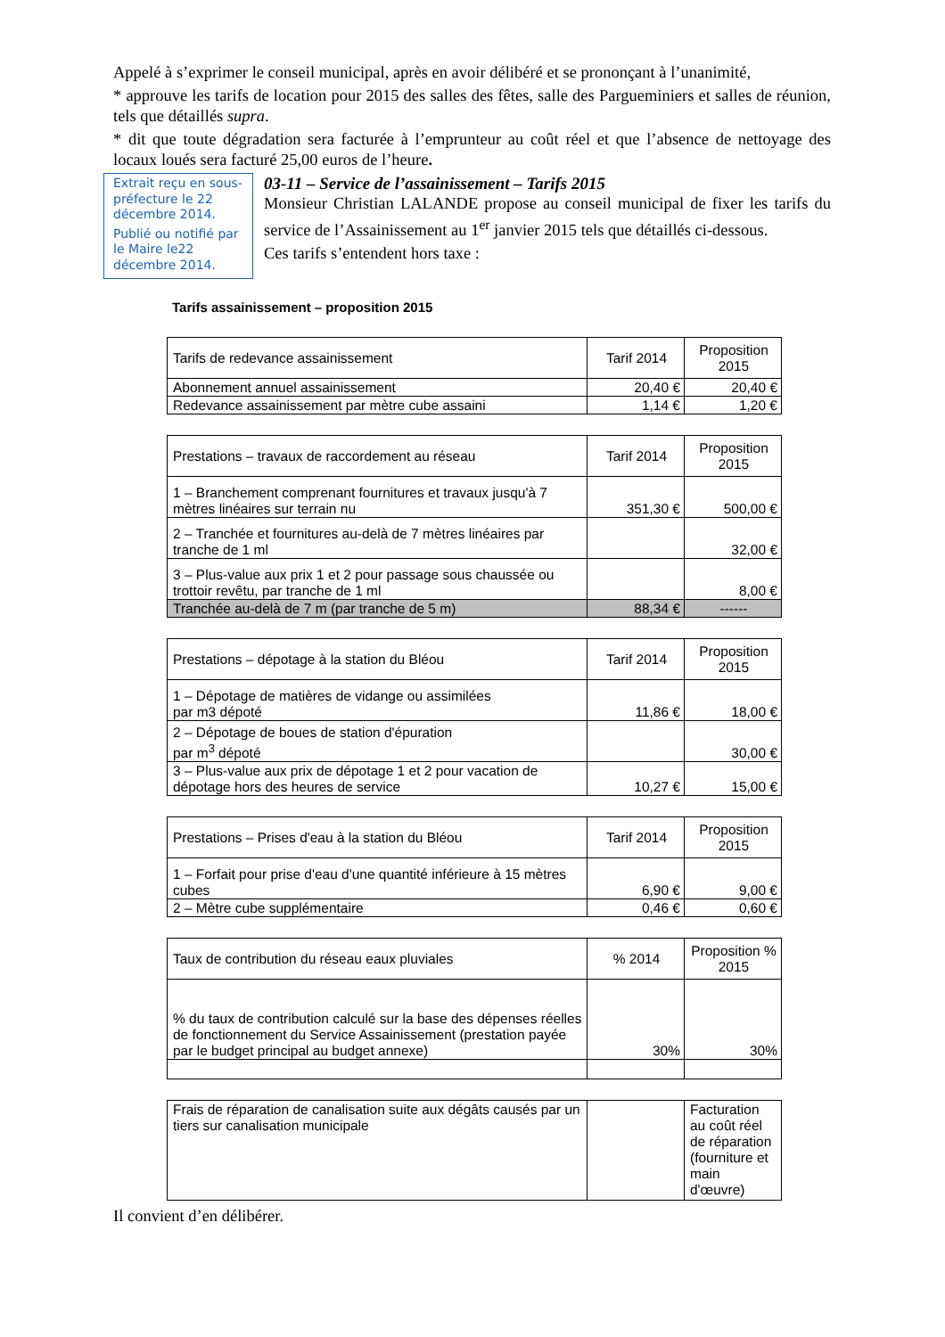Appelé à s’exprimer le conseil municipal, après en avoir délibéré et se prononçant à l’unanimité,
* approuve les tarifs de location pour 2015 des salles des fêtes, salle des Parguеminiers et salles de réunion, tels que détaillés supra.
* dit que toute dégradation sera facturée à l’emprunteur au coût réel et que l’absence de nettoyage des locaux loués sera facturé 25,00 euros de l’heure.
Extrait reçu en sous-préfecture le 22 décembre 2014.
Publié ou notifié par le Maire le22 décembre 2014.
03-11 – Service de l’assainissement – Tarifs 2015
Monsieur Christian LALANDE propose au conseil municipal de fixer les tarifs du service de l’Assainissement au 1<sup>er</sup> janvier 2015 tels que détaillés ci-dessous.
Ces tarifs s’entendent hors taxe :
Tarifs assainissement – proposition 2015
| Tarifs de redevance assainissement | Tarif 2014 | Proposition 2015 |
| Abonnement annuel assainissement | 20,40 € | 20,40 € |
| Redevance assainissement par mètre cube assaini | 1,14 € | 1,20 € |
| Prestations – travaux de raccordement au réseau | Tarif 2014 | Proposition 2015 |
| 1 – Branchement comprenant fournitures et travaux jusqu'à 7 mètres linéaires sur terrain nu | 351,30 € | 500,00 € |
| 2 – Tranchée et fournitures au-delà de 7 mètres linéaires par tranche de 1 ml | | 32,00 € |
| 3 – Plus-value aux prix 1 et 2 pour passage sous chaussée ou trottoir revêtu, par tranche de 1 ml | | 8,00 € |
| Tranchée au-delà de 7 m (par tranche de 5 m) | 88,34 € | ------ |
| Prestations – dépotage à la station du Bléou | Tarif 2014 | Proposition 2015 |
| 1 – Dépotage de matières de vidange ou assimilées par m3 dépoté | 11,86 € | 18,00 € |
| 2 – Dépotage de boues de station d'épuration par m<sup>3</sup> dépoté | | 30,00 € |
| 3 – Plus-value aux prix de dépotage 1 et 2 pour vacation de dépotage hors des heures de service | 10,27 € | 15,00 € |
| Prestations – Prises d'eau à la station du Bléou | Tarif 2014 | Proposition 2015 |
| 1 – Forfait pour prise d'eau d'une quantité inférieure à 15 mètres cubes | 6,90 € | 9,00 € |
| 2 – Mètre cube supplémentaire | 0,46 € | 0,60 € |
| Taux de contribution du réseau eaux pluviales | % 2014 | Proposition % 2015 |
| % du taux de contribution calculé sur la base des dépenses réelles de fonctionnement du Service Assainissement (prestation payée par le budget principal au budget annexe) | 30% | 30% |
| Frais de réparation de canalisation suite aux dégâts causés par un tiers sur canalisation municipale | | Facturation au coût réel de réparation (fourniture et main d'œuvre) |
Il convient d’en délibérer.